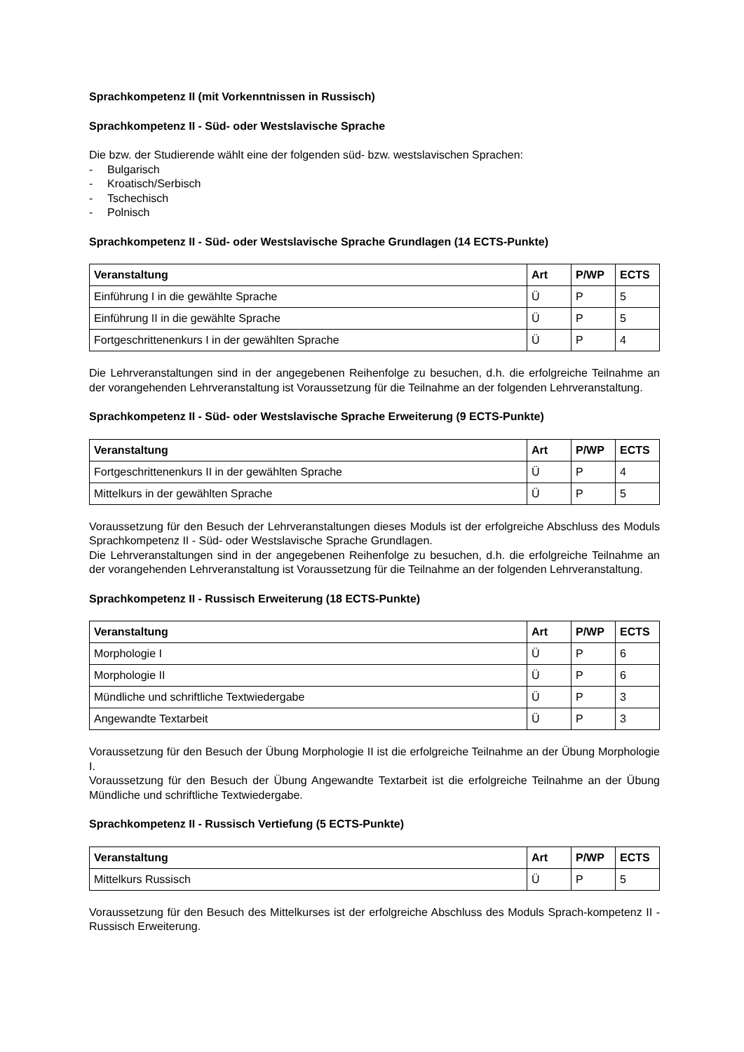Sprachkompetenz II (mit Vorkenntnissen in Russisch)
Sprachkompetenz II - Süd- oder Westslavische Sprache
Die bzw. der Studierende wählt eine der folgenden süd- bzw. westslavischen Sprachen:
- Bulgarisch
- Kroatisch/Serbisch
- Tschechisch
- Polnisch
Sprachkompetenz II - Süd- oder Westslavische Sprache Grundlagen (14 ECTS-Punkte)
| Veranstaltung | Art | P/WP | ECTS |
| --- | --- | --- | --- |
| Einführung I in die gewählte Sprache | Ü | P | 5 |
| Einführung II in die gewählte Sprache | Ü | P | 5 |
| Fortgeschrittenenkurs I in der gewählten Sprache | Ü | P | 4 |
Die Lehrveranstaltungen sind in der angegebenen Reihenfolge zu besuchen, d.h. die erfolgreiche Teilnahme an der vorangehenden Lehrveranstaltung ist Voraussetzung für die Teilnahme an der folgenden Lehrveranstaltung.
Sprachkompetenz II - Süd- oder Westslavische Sprache Erweiterung (9 ECTS-Punkte)
| Veranstaltung | Art | P/WP | ECTS |
| --- | --- | --- | --- |
| Fortgeschrittenenkurs II in der gewählten Sprache | Ü | P | 4 |
| Mittelkurs in der gewählten Sprache | Ü | P | 5 |
Voraussetzung für den Besuch der Lehrveranstaltungen dieses Moduls ist der erfolgreiche Abschluss des Moduls Sprachkompetenz II - Süd- oder Westslavische Sprache Grundlagen.
Die Lehrveranstaltungen sind in der angegebenen Reihenfolge zu besuchen, d.h. die erfolgreiche Teilnahme an der vorangehenden Lehrveranstaltung ist Voraussetzung für die Teilnahme an der folgenden Lehrveranstaltung.
Sprachkompetenz II - Russisch Erweiterung (18 ECTS-Punkte)
| Veranstaltung | Art | P/WP | ECTS |
| --- | --- | --- | --- |
| Morphologie I | Ü | P | 6 |
| Morphologie II | Ü | P | 6 |
| Mündliche und schriftliche Textwiedergabe | Ü | P | 3 |
| Angewandte Textarbeit | Ü | P | 3 |
Voraussetzung für den Besuch der Übung Morphologie II ist die erfolgreiche Teilnahme an der Übung Morphologie I.
Voraussetzung für den Besuch der Übung Angewandte Textarbeit ist die erfolgreiche Teilnahme an der Übung Mündliche und schriftliche Textwiedergabe.
Sprachkompetenz II - Russisch Vertiefung (5 ECTS-Punkte)
| Veranstaltung | Art | P/WP | ECTS |
| --- | --- | --- | --- |
| Mittelkurs Russisch | Ü | P | 5 |
Voraussetzung für den Besuch des Mittelkurses ist der erfolgreiche Abschluss des Moduls Sprach-kompetenz II - Russisch Erweiterung.